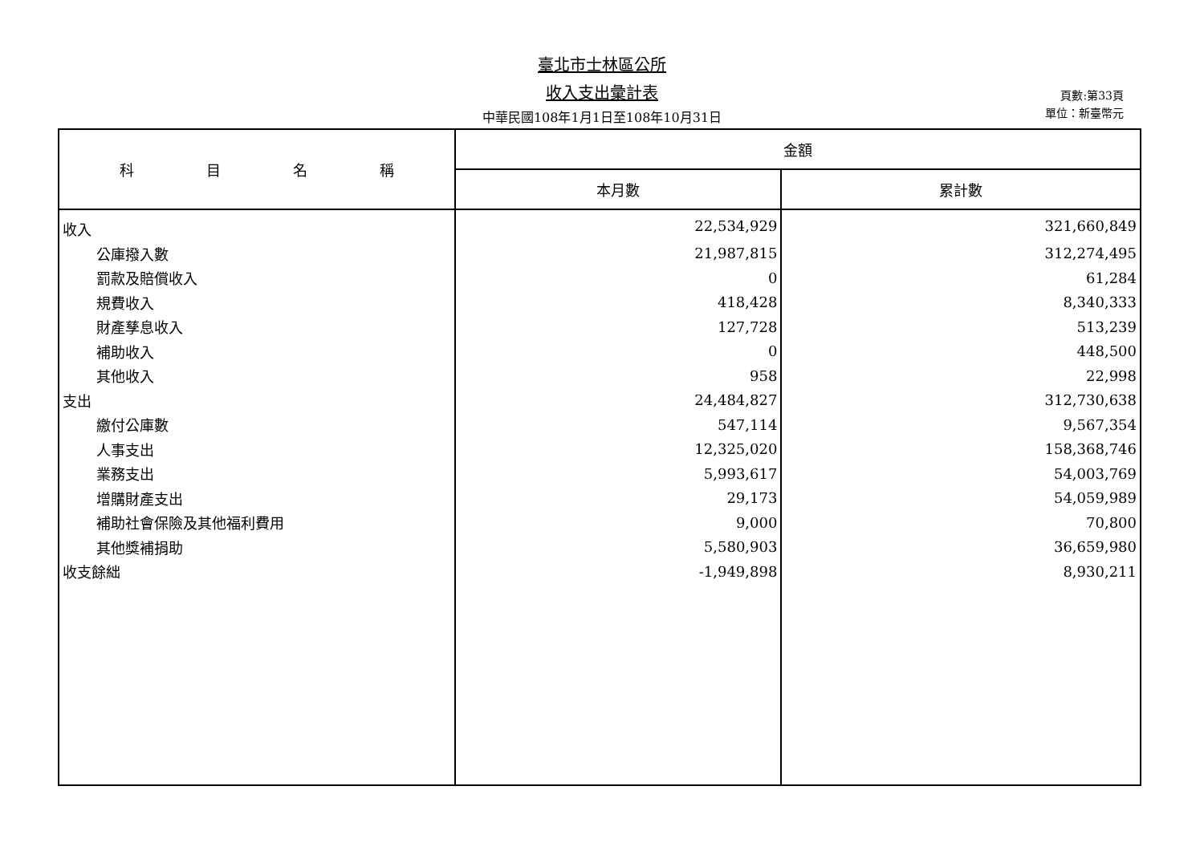臺北市士林區公所
收入支出彙計表
中華民國108年1月1日至108年10月31日
頁數:第33頁
單位：新臺幣元
| 科 目 名 稱 | 金額 | |
| --- | --- | --- |
| | 本月數 | 累計數 |
| 收入 | 22,534,929 | 321,660,849 |
| 公庫撥入數 | 21,987,815 | 312,274,495 |
| 罰款及賠償收入 | 0 | 61,284 |
| 規費收入 | 418,428 | 8,340,333 |
| 財產孳息收入 | 127,728 | 513,239 |
| 補助收入 | 0 | 448,500 |
| 其他收入 | 958 | 22,998 |
| 支出 | 24,484,827 | 312,730,638 |
| 繳付公庫數 | 547,114 | 9,567,354 |
| 人事支出 | 12,325,020 | 158,368,746 |
| 業務支出 | 5,993,617 | 54,003,769 |
| 增購財產支出 | 29,173 | 54,059,989 |
| 補助社會保險及其他福利費用 | 9,000 | 70,800 |
| 其他獎補捐助 | 5,580,903 | 36,659,980 |
| 收支餘絀 | -1,949,898 | 8,930,211 |